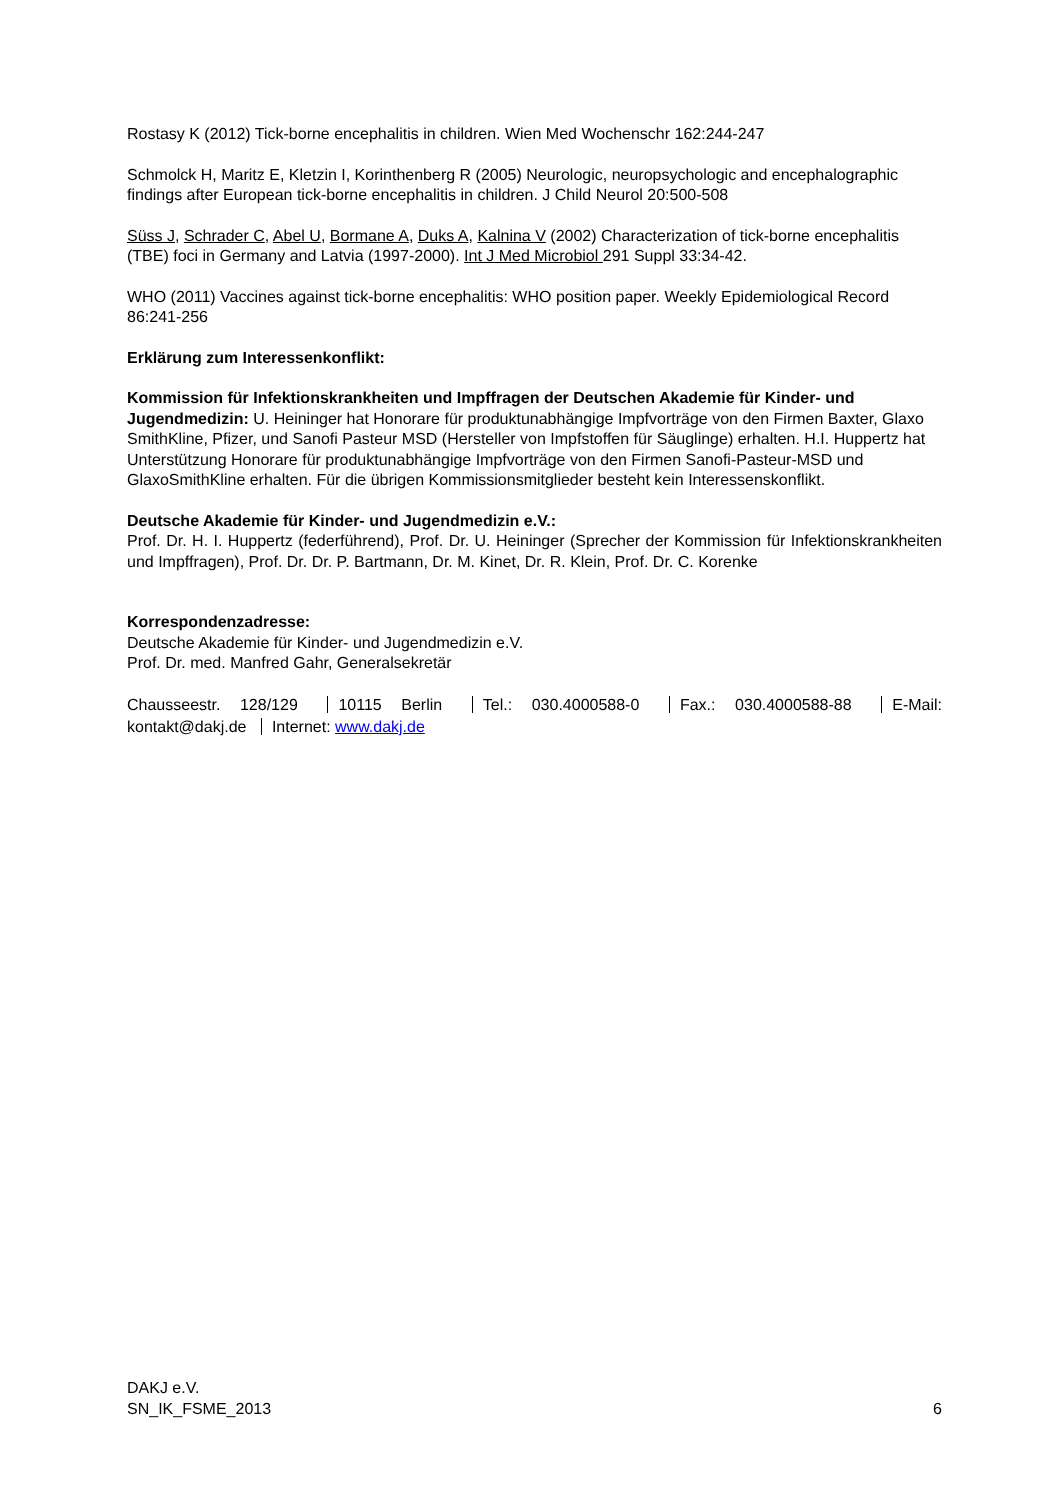Rostasy K (2012) Tick-borne encephalitis in children. Wien Med Wochenschr 162:244-247
Schmolck H, Maritz E, Kletzin I, Korinthenberg R (2005) Neurologic, neuropsychologic and encephalographic findings after European tick-borne encephalitis in children. J Child Neurol 20:500-508
Süss J, Schrader C, Abel U, Bormane A, Duks A, Kalnina V (2002) Characterization of tick-borne encephalitis (TBE) foci in Germany and Latvia (1997-2000). Int J Med Microbiol 291 Suppl 33:34-42.
WHO (2011) Vaccines against tick-borne encephalitis: WHO position paper. Weekly Epidemiological Record 86:241-256
Erklärung zum Interessenkonflikt:
Kommission für Infektionskrankheiten und Impffragen der Deutschen Akademie für Kinder- und Jugendmedizin: U. Heininger hat Honorare für produktunabhängige Impfvorträge von den Firmen Baxter, Glaxo SmithKline, Pfizer, und Sanofi Pasteur MSD (Hersteller von Impfstoffen für Säuglinge) erhalten. H.I. Huppertz hat Unterstützung Honorare für produktunabhängige Impfvorträge von den Firmen Sanofi-Pasteur-MSD und GlaxoSmithKline erhalten. Für die übrigen Kommissionsmitglieder besteht kein Interessenskonflikt.
Deutsche Akademie für Kinder- und Jugendmedizin e.V.:
Prof. Dr. H. I. Huppertz (federführend), Prof. Dr. U. Heininger (Sprecher der Kommission für Infektionskrankheiten und Impffragen), Prof. Dr. Dr. P. Bartmann, Dr. M. Kinet, Dr. R. Klein, Prof. Dr. C. Korenke
Korrespondenzadresse:
Deutsche Akademie für Kinder- und Jugendmedizin e.V.
Prof. Dr. med. Manfred Gahr, Generalsekretär
Chausseestr. 128/129 10115 Berlin Tel.: 030.4000588-0 Fax.: 030.4000588-88 E-Mail: kontakt@dakj.de Internet: www.dakj.de
DAKJ e.V.
SN_IK_FSME_2013
6